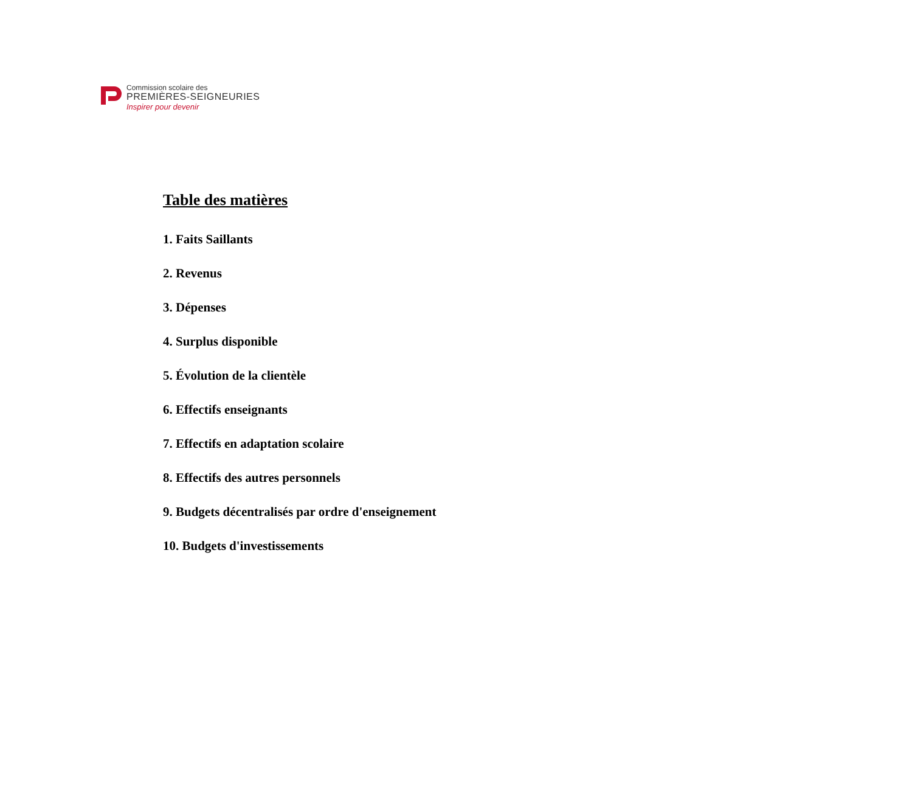Commission scolaire des
PREMIÈRES-SEIGNEURIES
Inspirer pour devenir
Table des matières
1. Faits Saillants
2. Revenus
3. Dépenses
4. Surplus disponible
5. Évolution de la clientèle
6. Effectifs enseignants
7. Effectifs en adaptation scolaire
8. Effectifs des autres personnels
9. Budgets décentralisés par ordre d'enseignement
10. Budgets d'investissements